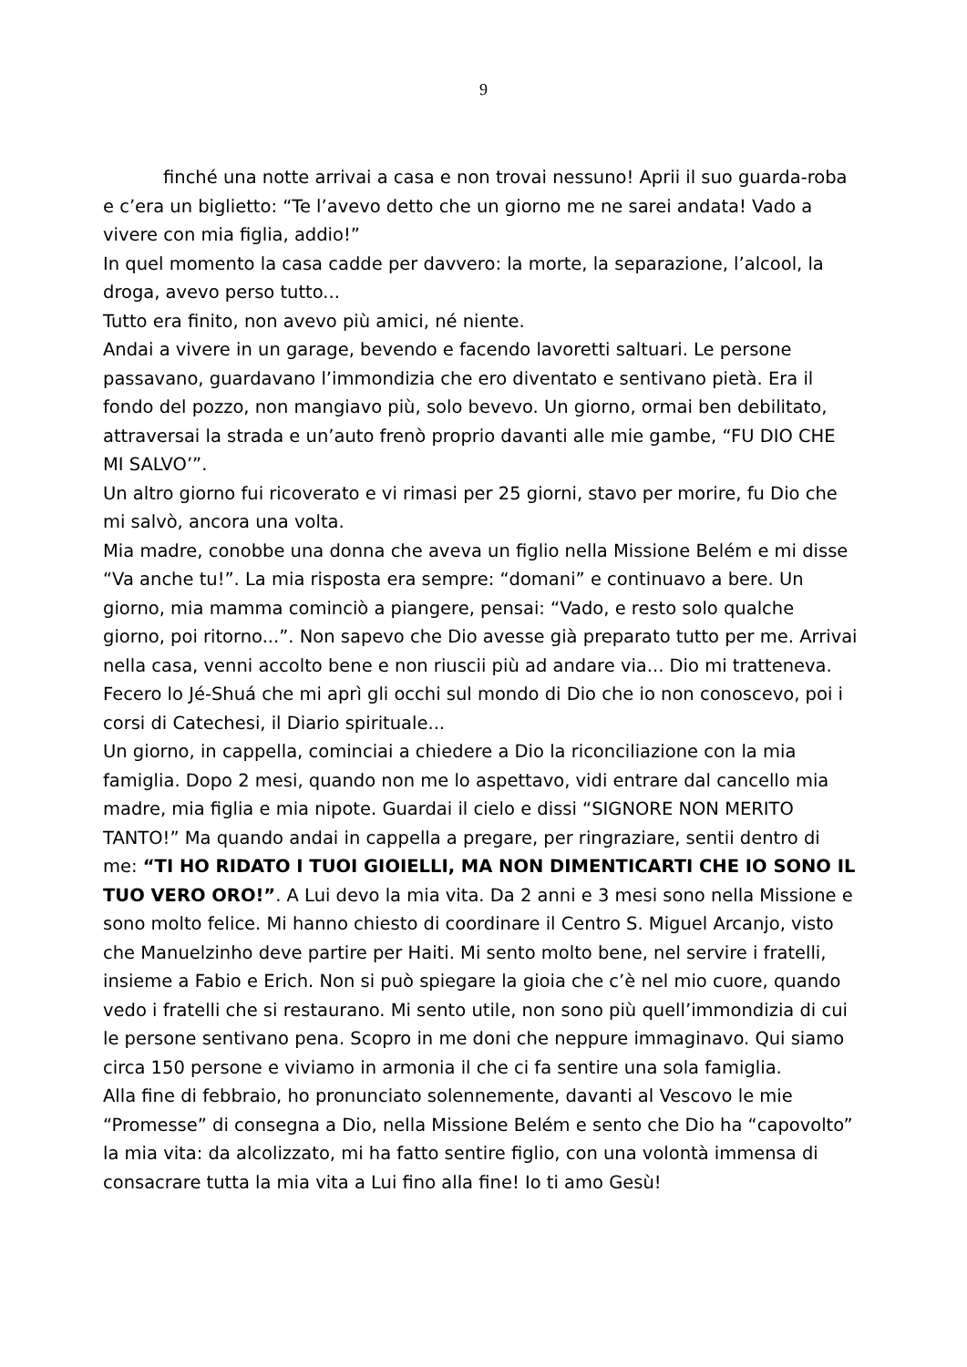9
finché una notte arrivai a casa e non trovai nessuno! Aprii il suo guarda-roba e c’era un biglietto: “Te l’avevo detto che un giorno me ne sarei andata! Vado a vivere con mia figlia, addio!”
In quel momento la casa cadde per davvero: la morte, la separazione, l’alcool, la droga, avevo perso tutto...
Tutto era finito, non avevo più amici, né niente.
Andai a vivere in un garage, bevendo e facendo lavoretti saltuari. Le persone passavano, guardavano l’immondizia che ero diventato e sentivano pietà. Era il fondo del pozzo, non mangiavo più, solo bevevo. Un giorno, ormai ben debilitato, attraversai la strada e un’auto frenò proprio davanti alle mie gambe, “FU DIO CHE MI SALVO’”.
Un altro giorno fui ricoverato e vi rimasi per 25 giorni, stavo per morire, fu Dio che mi salvò, ancora una volta.
Mia madre, conobbe una donna che aveva un figlio nella Missione Belém e mi disse “Va anche tu!”. La mia risposta era sempre: “domani” e continuavo a bere. Un giorno, mia mamma cominciò a piangere, pensai: “Vado, e resto solo qualche giorno, poi ritorno...”. Non sapevo che Dio avesse già preparato tutto per me. Arrivai nella casa, venni accolto bene e non riuscii più ad andare via... Dio mi tratteneva. Fecero lo Jé-Shuá che mi aprì gli occhi sul mondo di Dio che io non conoscevo, poi i corsi di Catechesi, il Diario spirituale...
Un giorno, in cappella, cominciai a chiedere a Dio la riconciliazione con la mia famiglia. Dopo 2 mesi, quando non me lo aspettavo, vidi entrare dal cancello mia madre, mia figlia e mia nipote. Guardai il cielo e dissi “SIGNORE NON MERITO TANTO!” Ma quando andai in cappella a pregare, per ringraziare, sentii dentro di me: “TI HO RIDATO I TUOI GIOIELLI, MA NON DIMENTICARTI CHE IO SONO IL TUO VERO ORO!”. A Lui devo la mia vita. Da 2 anni e 3 mesi sono nella Missione e sono molto felice. Mi hanno chiesto di coordinare il Centro S. Miguel Arcanjo, visto che Manuelzinho deve partire per Haiti. Mi sento molto bene, nel servire i fratelli, insieme a Fabio e Erich. Non si può spiegare la gioia che c’è nel mio cuore, quando vedo i fratelli che si restaurano. Mi sento utile, non sono più quell’immondizia di cui le persone sentivano pena. Scopro in me doni che neppure immaginavo. Qui siamo circa 150 persone e viviamo in armonia il che ci fa sentire una sola famiglia.
Alla fine di febbraio, ho pronunciato solennemente, davanti al Vescovo le mie “Promesse” di consegna a Dio, nella Missione Belém e sento che Dio ha “capovolto” la mia vita: da alcolizzato, mi ha fatto sentire figlio, con una volontà immensa di consacrare tutta la mia vita a Lui fino alla fine! Io ti amo Gesù!